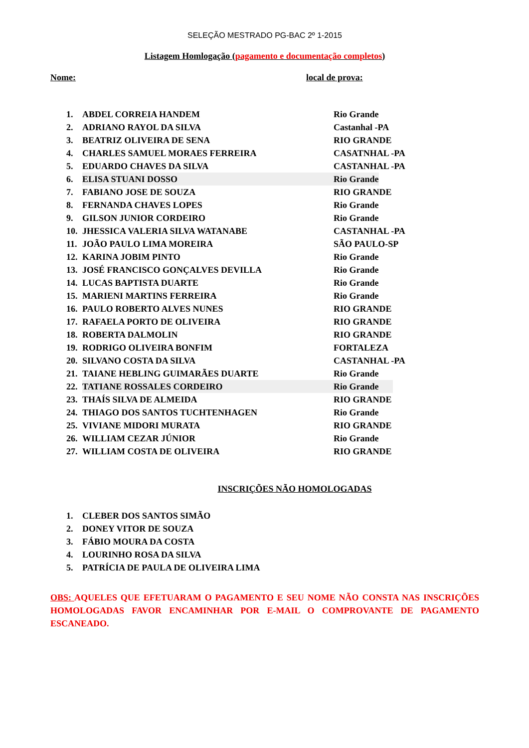SELEÇÃO MESTRADO PG-BAC 2º 1-2015
Listagem Homlogação (pagamento e documentação completos)
Nome: local de prova:
1. ABDEL CORREIA HANDEM Rio Grande
2. ADRIANO RAYOL DA SILVA Castanhal -PA
3. BEATRIZ OLIVEIRA DE SENA RIO GRANDE
4. CHARLES SAMUEL MORAES FERREIRA CASATNHAL -PA
5. EDUARDO CHAVES DA SILVA CASTANHAL -PA
6. ELISA STUANI DOSSO Rio Grande
7. FABIANO JOSE DE SOUZA RIO GRANDE
8. FERNANDA CHAVES LOPES Rio Grande
9. GILSON JUNIOR CORDEIRO Rio Grande
10. JHESSICA VALERIA SILVA WATANABE CASTANHAL -PA
11. JOÃO PAULO LIMA MOREIRA SÃO PAULO-SP
12. KARINA JOBIM PINTO Rio Grande
13. JOSÉ FRANCISCO GONÇALVES DEVILLA Rio Grande
14. LUCAS BAPTISTA DUARTE Rio Grande
15. MARIENI MARTINS FERREIRA Rio Grande
16. PAULO ROBERTO ALVES NUNES RIO GRANDE
17. RAFAELA PORTO DE OLIVEIRA RIO GRANDE
18. ROBERTA DALMOLIN RIO GRANDE
19. RODRIGO OLIVEIRA BONFIM FORTALEZA
20. SILVANO COSTA DA SILVA CASTANHAL -PA
21. TAIANE HEBLING GUIMARÃES DUARTE Rio Grande
22. TATIANE ROSSALES CORDEIRO Rio Grande
23. THAÍS SILVA DE ALMEIDA RIO GRANDE
24. THIAGO DOS SANTOS TUCHTENHAGEN Rio Grande
25. VIVIANE MIDORI MURATA RIO GRANDE
26. WILLIAM CEZAR JÚNIOR Rio Grande
27. WILLIAM COSTA DE OLIVEIRA RIO GRANDE
INSCRIÇÕES NÃO HOMOLOGADAS
1. CLEBER DOS SANTOS SIMÃO
2. DONEY VITOR DE SOUZA
3. FÁBIO MOURA DA COSTA
4. LOURINHO ROSA DA SILVA
5. PATRÍCIA DE PAULA DE OLIVEIRA LIMA
OBS: AQUELES QUE EFETUARAM O PAGAMENTO E SEU NOME NÃO CONSTA NAS INSCRIÇÕES HOMOLOGADAS FAVOR ENCAMINHAR POR E-MAIL O COMPROVANTE DE PAGAMENTO ESCANEADO.